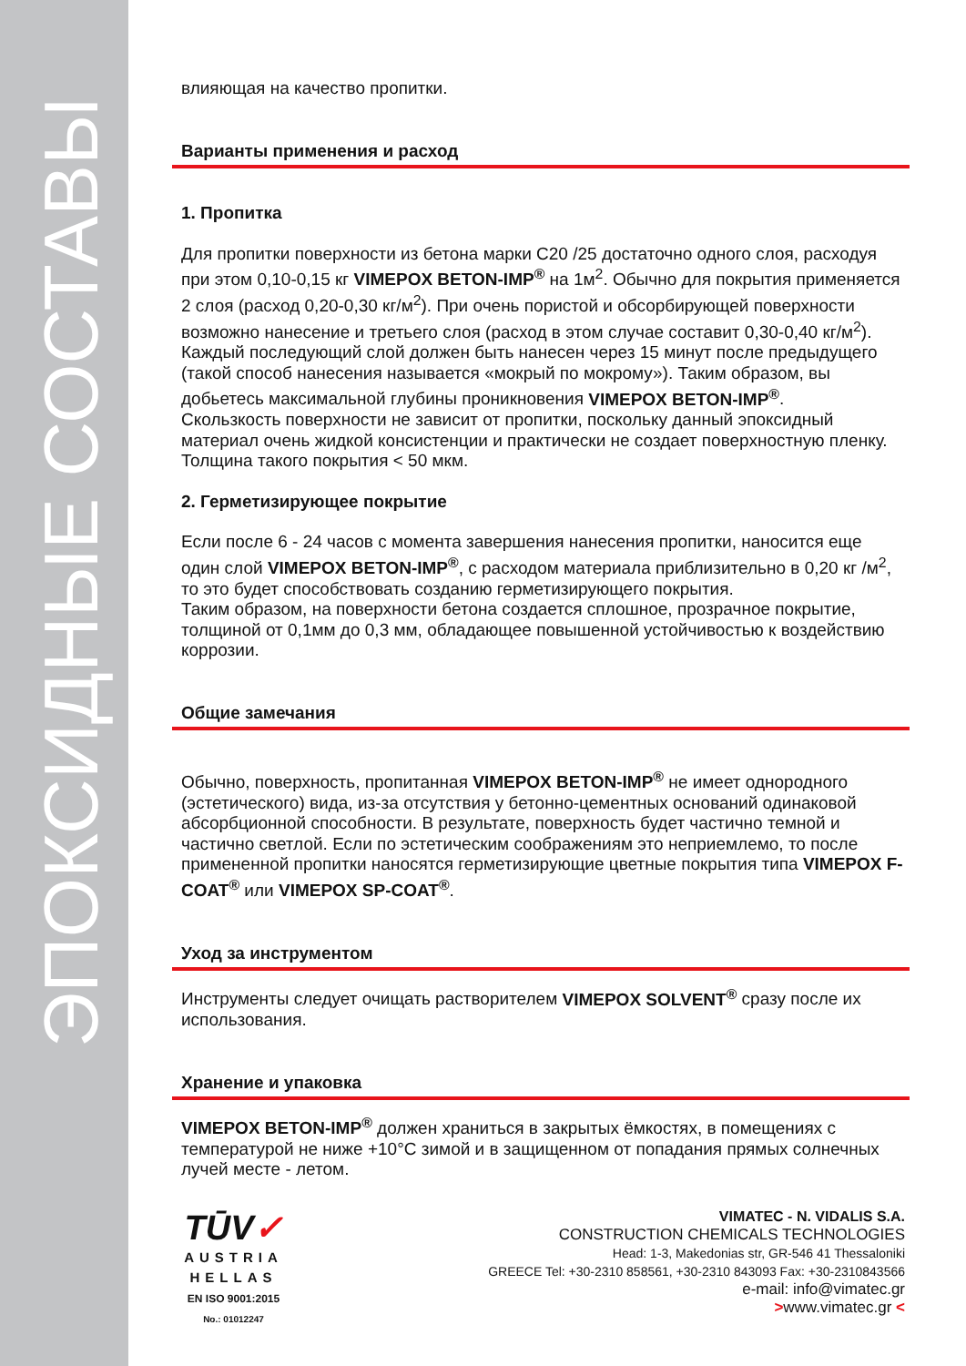ЭПОКСИДНЫЕ СОСТАВЫ
влияющая на качество пропитки.
Варианты применения и расход
1. Пропитка
Для пропитки поверхности из бетона марки С20 /25 достаточно одного слоя, расходуя при этом 0,10-0,15 кг VIMEPOX BETON-IMP<sup>®</sup> на 1м<sup>2</sup>. Обычно для покрытия применяется 2 слоя (расход 0,20-0,30 кг/м<sup>2</sup>). При очень пористой и обсорбирующей поверхности возможно нанесение и третьего слоя (расход в этом случае составит 0,30-0,40 кг/м<sup>2</sup>).
Каждый последующий слой должен быть нанесен через 15 минут после предыдущего (такой способ нанесения называется «мокрый по мокрому»). Таким образом, вы добьетесь максимальной глубины проникновения VIMEPOX BETON-IMP<sup>®</sup>.
Скользкость поверхности не зависит от пропитки, поскольку данный эпоксидный материал очень жидкой консистенции и практически не создает поверхностную пленку. Толщина такого покрытия < 50 мкм.
2. Герметизирующее покрытие
Если после 6 - 24 часов с момента завершения нанесения пропитки, наносится еще один слой VIMEPOX BETON-IMP<sup>®</sup>, с расходом материала приблизительно в 0,20 кг /м<sup>2</sup>, то это будет способствовать созданию герметизирующего покрытия.
Таким образом, на поверхности бетона создается сплошное, прозрачное покрытие, толщиной от 0,1мм до 0,3 мм, обладающее повышенной устойчивостью к воздействию коррозии.
Общие замечания
Обычно, поверхность, пропитанная VIMEPOX BETON-IMP<sup>®</sup> не имеет однородного (эстетического) вида, из-за отсутствия у бетонно-цементных оснований одинаковой абсорбционной способности. В результате, поверхность будет частично темной и частично светлой. Если по эстетическим соображениям это неприемлемо, то после примененной пропитки наносятся герметизирующие цветные покрытия типа VIMEPOX F-COAT<sup>®</sup> или VIMEPOX SP-COAT<sup>®</sup>.
Уход за инструментом
Инструменты следует очищать растворителем VIMEPOX SOLVENT<sup>®</sup> сразу после их использования.
Хранение и упаковка
VIMEPOX BETON-IMP<sup>®</sup> должен храниться в закрытых ёмкостях, в помещениях с температурой не ниже +10°C зимой и в защищенном от попадания прямых солнечных лучей месте - летом.
TŪV✓
AUSTRIA
HELLAS
EN ISO 9001:2015
No.: 01012247
VIMATEC - N. VIDALIS S.A.
CONSTRUCTION CHEMICALS TECHNOLOGIES
Head: 1-3, Makedonias str, GR-546 41 Thessaloniki
GREECE Tel: +30-2310 858561, +30-2310 843093 Fax: +30-2310843566
e-mail: info@vimatec.gr
>www.vimatec.gr <